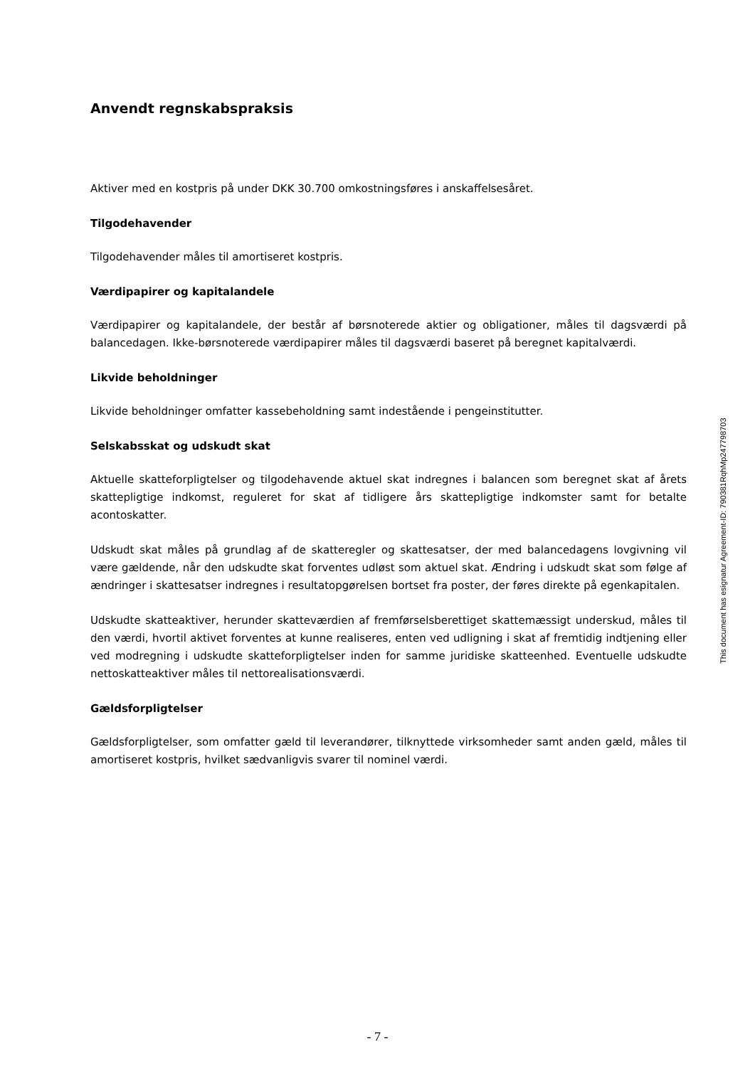Anvendt regnskabspraksis
Aktiver med en kostpris på under DKK 30.700 omkostningsføres i anskaffelsesåret.
Tilgodehavender
Tilgodehavender måles til amortiseret kostpris.
Værdipapirer og kapitalandele
Værdipapirer og kapitalandele, der består af børsnoterede aktier og obligationer, måles til dagsværdi på balancedagen. Ikke-børsnoterede værdipapirer måles til dagsværdi baseret på beregnet kapital­værdi.
Likvide beholdninger
Likvide beholdninger omfatter kassebeholdning samt indestående i pengeinstitutter.
Selskabsskat og udskudt skat
Aktuelle skatteforpligtelser og tilgodehavende aktuel skat indregnes i balancen som beregnet skat af årets skattepligtige indkomst, reguleret for skat af tidligere års skattepligtige indkomster samt for be­talte acontoskatter.
Udskudt skat måles på grundlag af de skatteregler og skattesatser, der med balancedagens lovgivning vil være gældende, når den udskudte skat forventes udløst som aktuel skat. Ændring i udskudt skat som følge af ændringer i skattesatser indregnes i resultatopgørelsen bortset fra poster, der føres di­rekte på egenkapitalen.
Udskudte skatteaktiver, herunder skatteværdien af fremførselsberettiget skattemæssigt underskud, måles til den værdi, hvortil aktivet forventes at kunne realiseres, enten ved udligning i skat af fremti­dig indtjening eller ved modregning i udskudte skatteforpligtelser inden for samme juridiske skatteen­hed. Eventuelle udskudte nettoskatteaktiver måles til nettorealisationsværdi.
Gældsforpligtelser
Gældsforpligtelser, som omfatter gæld til leverandører, tilknyttede virksomheder samt anden gæld, måles til amortiseret kostpris, hvilket sædvanligvis svarer til nominel værdi.
This document has esignatur Agreement-ID: 790381RqhMp247798703
- 7 -